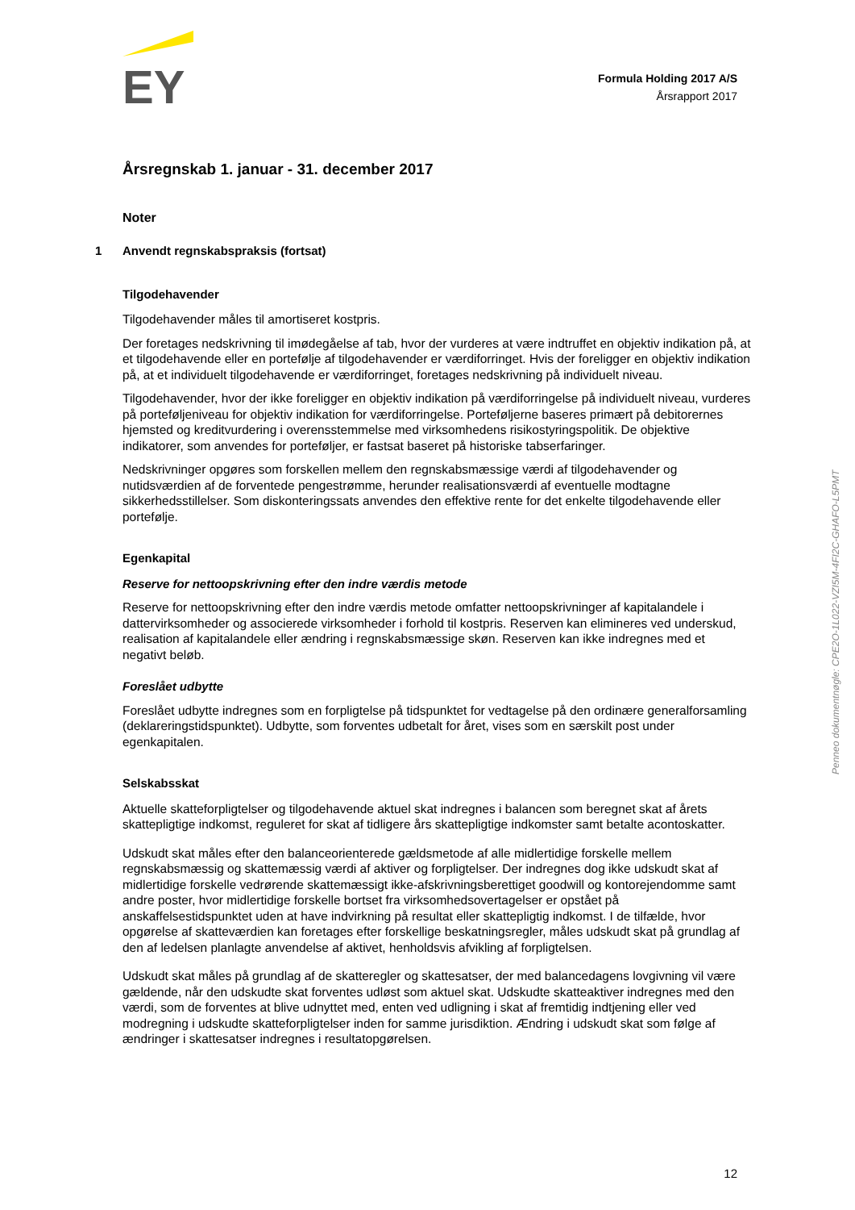EY
Formula Holding 2017 A/S
Årsrapport 2017
Årsregnskab 1. januar - 31. december 2017
Noter
1 Anvendt regnskabspraksis (fortsat)
Tilgodehavender
Tilgodehavender måles til amortiseret kostpris.
Der foretages nedskrivning til imødegåelse af tab, hvor der vurderes at være indtruffet en objektiv indikation på, at et tilgodehavende eller en portefølje af tilgodehavender er værdiforringet. Hvis der foreligger en objektiv indikation på, at et individuelt tilgodehavende er værdiforringet, foretages nedskrivning på individuelt niveau.
Tilgodehavender, hvor der ikke foreligger en objektiv indikation på værdiforringelse på individuelt niveau, vurderes på porteføljeniveau for objektiv indikation for værdiforringelse. Porteføljerne baseres primært på debitorernes hjemsted og kreditvurdering i overensstemmelse med virksomhedens risikostyringspolitik. De objektive indikatorer, som anvendes for porteføljer, er fastsat baseret på historiske tabserfaringer.
Nedskrivninger opgøres som forskellen mellem den regnskabsmæssige værdi af tilgodehavender og nutidsværdien af de forventede pengestrømme, herunder realisationsværdi af eventuelle modtagne sikkerhedsstillelser. Som diskonteringssats anvendes den effektive rente for det enkelte tilgodehavende eller portefølje.
Egenkapital
Reserve for nettoopskrivning efter den indre værdis metode
Reserve for nettoopskrivning efter den indre værdis metode omfatter nettoopskrivninger af kapitalandele i dattervirksomheder og associerede virksomheder i forhold til kostpris. Reserven kan elimineres ved underskud, realisation af kapitalandele eller ændring i regnskabsmæssige skøn. Reserven kan ikke indregnes med et negativt beløb.
Foreslået udbytte
Foreslået udbytte indregnes som en forpligtelse på tidspunktet for vedtagelse på den ordinære generalforsamling (deklareringstidspunktet). Udbytte, som forventes udbetalt for året, vises som en særskilt post under egenkapitalen.
Selskabsskat
Aktuelle skatteforpligtelser og tilgodehavende aktuel skat indregnes i balancen som beregnet skat af årets skattepligtige indkomst, reguleret for skat af tidligere års skattepligtige indkomster samt betalte acontoskatter.
Udskudt skat måles efter den balanceorienterede gældsmetode af alle midlertidige forskelle mellem regnskabsmæssig og skattemæssig værdi af aktiver og forpligtelser. Der indregnes dog ikke udskudt skat af midlertidige forskelle vedrørende skattemæssigt ikke-afskrivningsberettiget goodwill og kontorejendomme samt andre poster, hvor midlertidige forskelle bortset fra virksomhedsovertagelser er opstået på anskaffelsestidspunktet uden at have indvirkning på resultat eller skattepligtig indkomst. I de tilfælde, hvor opgørelse af skatteværdien kan foretages efter forskellige beskatningsregler, måles udskudt skat på grundlag af den af ledelsen planlagte anvendelse af aktivet, henholdsvis afvikling af forpligtelsen.
Udskudt skat måles på grundlag af de skatteregler og skattesatser, der med balancedagens lovgivning vil være gældende, når den udskudte skat forventes udløst som aktuel skat. Udskudte skatteaktiver indregnes med den værdi, som de forventes at blive udnyttet med, enten ved udligning i skat af fremtidig indtjening eller ved modregning i udskudte skatteforpligtelser inden for samme jurisdiktion. Ændring i udskudt skat som følge af ændringer i skattesatser indregnes i resultatopgørelsen.
Penneo dokumentnøgle: CPE2O-1L022-VZI5M-4FI2C-GHAFO-L5PMT
12